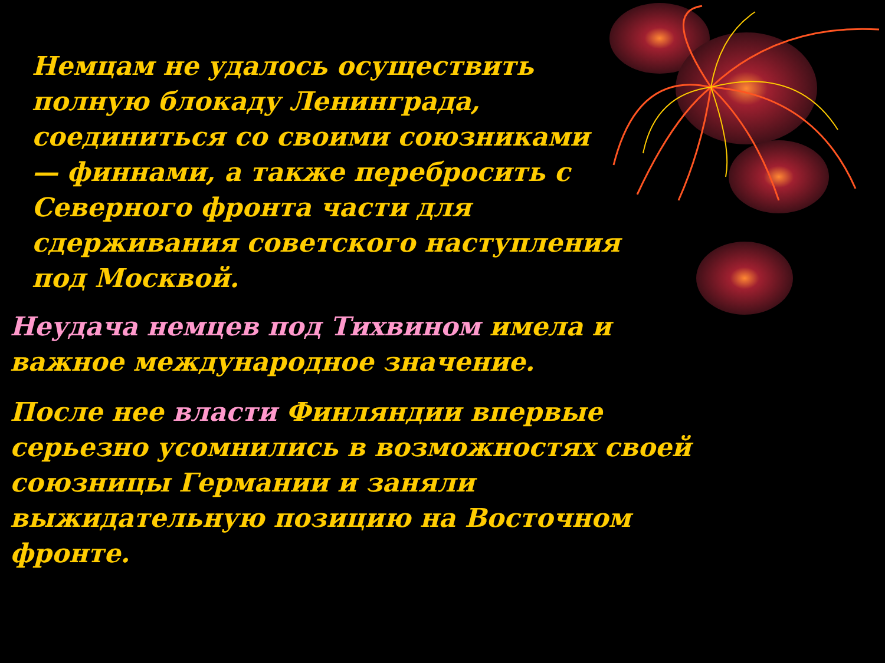Немцам не удалось осуществить полную блокаду Ленинграда, соединиться со своими союзниками — финнами, а также перебросить с Северного фронта части для сдерживания советского наступления под Москвой.
Неудача немцев под Тихвином имела и важное международное значение.
После нее власти Финляндии впервые серьезно усомнились в возможностях своей союзницы Германии и заняли выжидательную позицию на Восточном фронте.